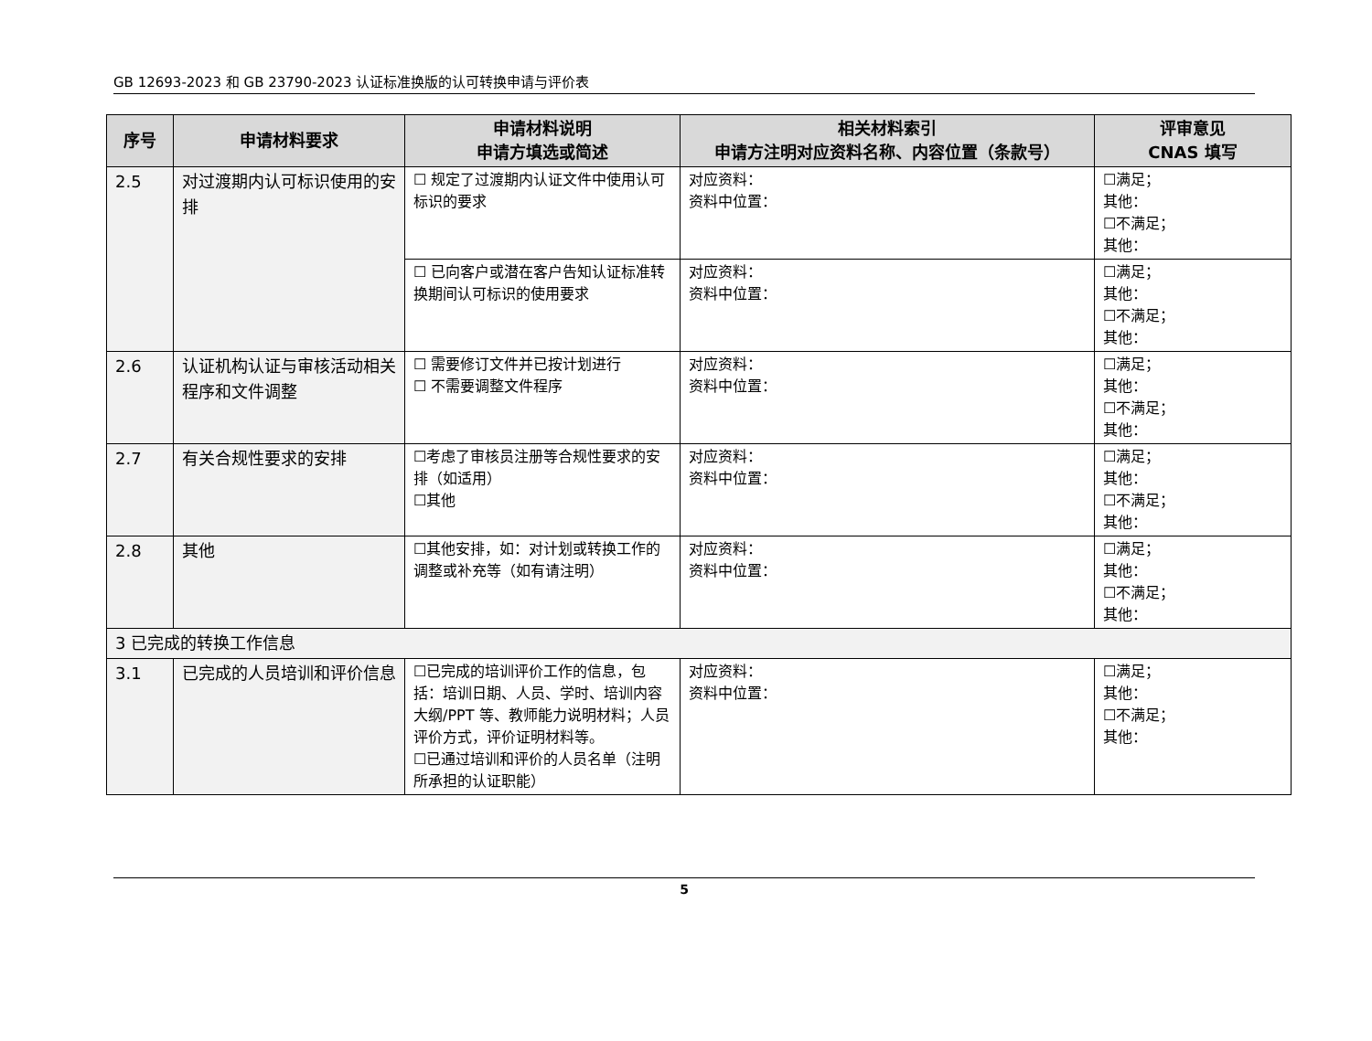GB 12693-2023 和 GB 23790-2023 认证标准换版的认可转换申请与评价表
| 序号 | 申请材料要求 | 申请材料说明 申请方填选或简述 | 相关材料索引 申请方注明对应资料名称、内容位置（条款号） | 评审意见 CNAS 填写 |
| --- | --- | --- | --- | --- |
| 2.5 | 对过渡期内认可标识使用的安排 | ☐ 规定了过渡期内认证文件中使用认可标识的要求 | 对应资料： 资料中位置： | ☐满足； 其他： ☐不满足； 其他： |
| | | ☐ 已向客户或潜在客户告知认证标准转换期间认可标识的使用要求 | 对应资料： 资料中位置： | ☐满足； 其他： ☐不满足； 其他： |
| 2.6 | 认证机构认证与审核活动相关程序和文件调整 | ☐ 需要修订文件并已按计划进行 ☐ 不需要调整文件程序 | 对应资料： 资料中位置： | ☐满足； 其他： ☐不满足； 其他： |
| 2.7 | 有关合规性要求的安排 | ☐考虑了审核员注册等合规性要求的安排（如适用） ☐其他 | 对应资料： 资料中位置： | ☐满足； 其他： ☐不满足； 其他： |
| 2.8 | 其他 | ☐其他安排，如：对计划或转换工作的调整或补充等（如有请注明） | 对应资料： 资料中位置： | ☐满足； 其他： ☐不满足； 其他： |
| 3 已完成的转换工作信息 | | | | |
| 3.1 | 已完成的人员培训和评价信息 | ☐已完成的培训评价工作的信息，包括：培训日期、人员、学时、培训内容大纲/PPT 等、教师能力说明材料；人员评价方式，评价证明材料等。 ☐已通过培训和评价的人员名单（注明所承担的认证职能） | 对应资料： 资料中位置： | ☐满足； 其他： ☐不满足； 其他： |
5